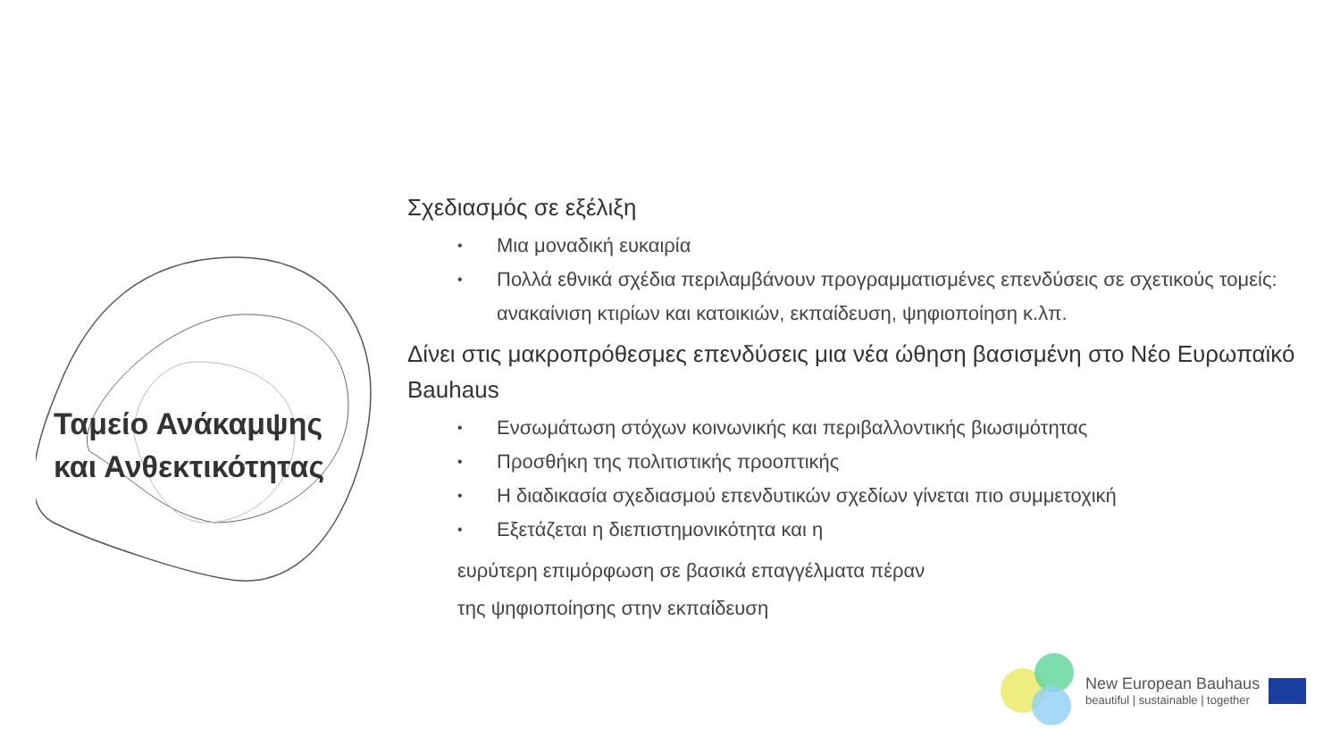Ταμείο Ανάκαμψης
και Ανθεκτικότητας
Σχεδιασμός σε εξέλιξη
• Μια μοναδική ευκαιρία
• Πολλά εθνικά σχέδια περιλαμβάνουν προγραμματισμένες επενδύσεις σε σχετικούς τομείς: ανακαίνιση κτιρίων και κατοικιών, εκπαίδευση, ψηφιοποίηση κ.λπ.
Δίνει στις μακροπρόθεσμες επενδύσεις μια νέα ώθηση βασισμένη στο Νέο Ευρωπαϊκό Bauhaus
• Ενσωμάτωση στόχων κοινωνικής και περιβαλλοντικής βιωσιμότητας
• Προσθήκη της πολιτιστικής προοπτικής
• Η διαδικασία σχεδιασμού επενδυτικών σχεδίων γίνεται πιο συμμετοχική
• Εξετάζεται η διεπιστημονικότητα και η
ευρύτερη επιμόρφωση σε βασικά επαγγέλματα πέραν της ψηφιοποίησης στην εκπαίδευση
New European Bauhaus
beautiful | sustainable | together